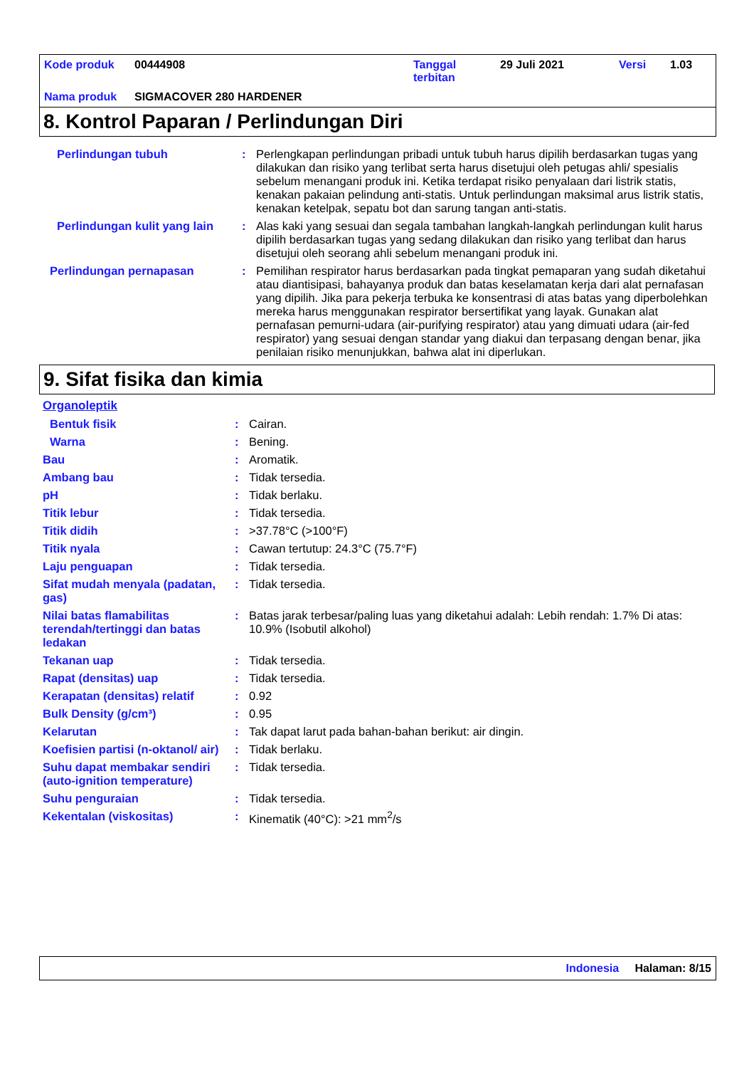| Kode produk | 00444908 | Tanggal terbitan | 29 Juli 2021 | Versi | 1.03 |
| Nama produk | SIGMACOVER 280 HARDENER | | | | |
8. Kontrol Paparan / Perlindungan Diri
| Perlindungan tubuh | : | Perlengkapan perlindungan pribadi untuk tubuh harus dipilih berdasarkan tugas yang dilakukan dan risiko yang terlibat serta harus disetujui oleh petugas ahli/ spesialis sebelum menangani produk ini. Ketika terdapat risiko penyalaan dari listrik statis, kenakan pakaian pelindung anti-statis. Untuk perlindungan maksimal arus listrik statis, kenakan ketelpak, sepatu bot dan sarung tangan anti-statis. |
| Perlindungan kulit yang lain | : | Alas kaki yang sesuai dan segala tambahan langkah-langkah perlindungan kulit harus dipilih berdasarkan tugas yang sedang dilakukan dan risiko yang terlibat dan harus disetujui oleh seorang ahli sebelum menangani produk ini. |
| Perlindungan pernapasan | : | Pemilihan respirator harus berdasarkan pada tingkat pemaparan yang sudah diketahui atau diantisipasi, bahayanya produk dan batas keselamatan kerja dari alat pernafasan yang dipilih. Jika para pekerja terbuka ke konsentrasi di atas batas yang diperbolehkan mereka harus menggunakan respirator bersertifikat yang layak. Gunakan alat pernafasan pemurni-udara (air-purifying respirator) atau yang dimuati udara (air-fed respirator) yang sesuai dengan standar yang diakui dan terpasang dengan benar, jika penilaian risiko menunjukkan, bahwa alat ini diperlukan. |
9. Sifat fisika dan kimia
Organoleptik
| Bentuk fisik | : | Cairan. |
| Warna | : | Bening. |
| Bau | : | Aromatik. |
| Ambang bau | : | Tidak tersedia. |
| pH | : | Tidak berlaku. |
| Titik lebur | : | Tidak tersedia. |
| Titik didih | : | >37.78°C (>100°F) |
| Titik nyala | : | Cawan tertutup: 24.3°C (75.7°F) |
| Laju penguapan | : | Tidak tersedia. |
| Sifat mudah menyala (padatan, gas) | : | Tidak tersedia. |
| Nilai batas flamabilitas terendah/tertinggi dan batas ledakan | : | Batas jarak terbesar/paling luas yang diketahui adalah: Lebih rendah: 1.7% Di atas: 10.9% (Isobutil alkohol) |
| Tekanan uap | : | Tidak tersedia. |
| Rapat (densitas) uap | : | Tidak tersedia. |
| Kerapatan (densitas) relatif | : | 0.92 |
| Bulk Density (g/cm³) | : | 0.95 |
| Kelarutan | : | Tak dapat larut pada bahan-bahan berikut: air dingin. |
| Koefisien partisi (n-oktanol/ air) | : | Tidak berlaku. |
| Suhu dapat membakar sendiri (auto-ignition temperature) | : | Tidak tersedia. |
| Suhu penguraian | : | Tidak tersedia. |
| Kekentalan (viskositas) | : | Kinematik (40°C): >21 mm<sup>2</sup>/s |
Indonesia Halaman: 8/15